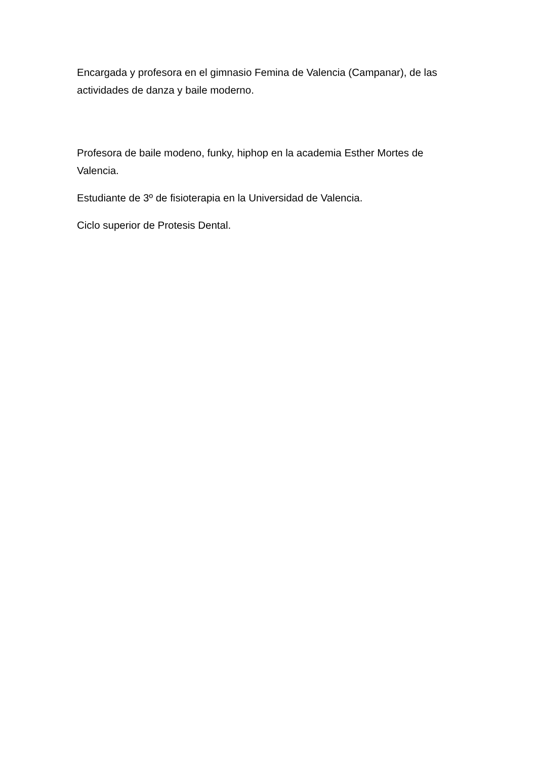Encargada y profesora en el gimnasio Femina de Valencia (Campanar), de las actividades de danza y baile moderno.
Profesora de baile modeno, funky, hiphop en la academia Esther Mortes de Valencia.
Estudiante de 3º de fisioterapia en la Universidad de Valencia.
Ciclo superior de Protesis Dental.